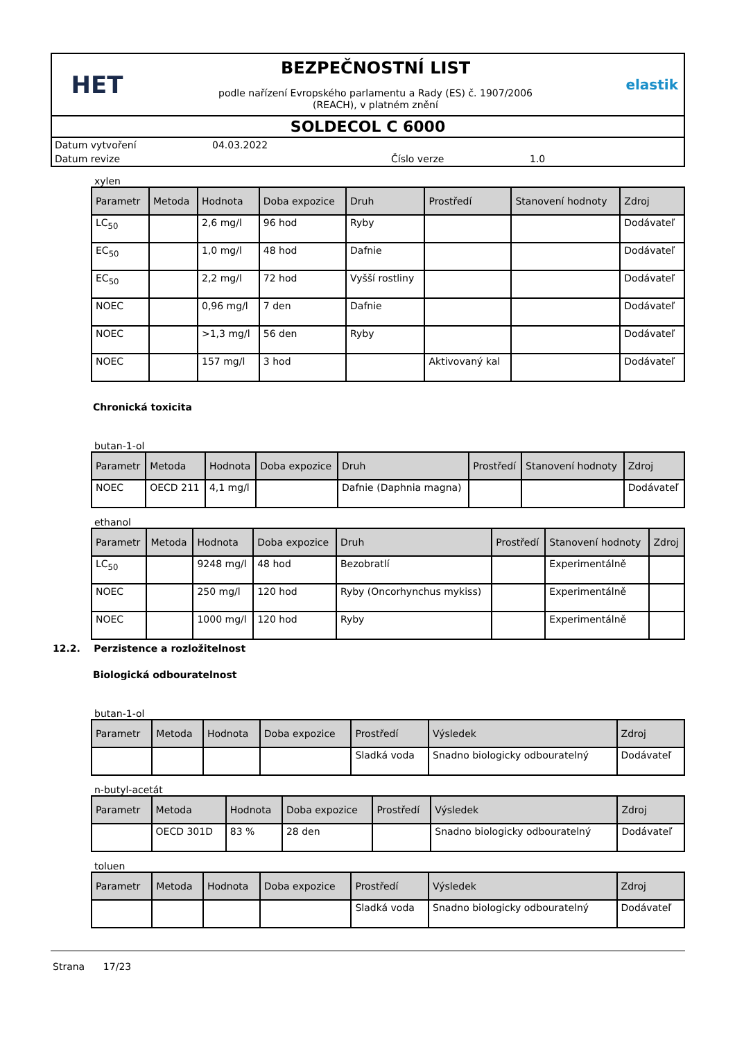HET
BEZPEČNOSTNÍ LIST
podle nařízení Evropského parlamentu a Rady (ES) č. 1907/2006
(REACH), v platném znění
elastik
SOLDECOL C 6000
Datum vytvoření 04.03.2022
Datum revize Číslo verze 1.0
xylen
| Parametr | Metoda | Hodnota | Doba expozice | Druh | Prostředí | Stanovení hodnoty | Zdroj |
| --- | --- | --- | --- | --- | --- | --- | --- |
| LC<sub>50</sub> | | 2,6 mg/l | 96 hod | Ryby | | | Dodávateľ |
| EC<sub>50</sub> | | 1,0 mg/l | 48 hod | Dafnie | | | Dodávateľ |
| EC<sub>50</sub> | | 2,2 mg/l | 72 hod | Vyšší rostliny | | | Dodávateľ |
| NOEC | | 0,96 mg/l | 7 den | Dafnie | | | Dodávateľ |
| NOEC | | >1,3 mg/l | 56 den | Ryby | | | Dodávateľ |
| NOEC | | 157 mg/l | 3 hod | | Aktivovaný kal | | Dodávateľ |
Chronická toxicita
butan-1-ol
| Parametr | Metoda | Hodnota | Doba expozice | Druh | Prostředí | Stanovení hodnoty | Zdroj |
| --- | --- | --- | --- | --- | --- | --- | --- |
| NOEC | OECD 211 | 4,1 mg/l | | Dafnie (Daphnia magna) | | | Dodávateľ |
ethanol
| Parametr | Metoda | Hodnota | Doba expozice | Druh | Prostředí | Stanovení hodnoty | Zdroj |
| --- | --- | --- | --- | --- | --- | --- | --- |
| LC<sub>50</sub> | | 9248 mg/l | 48 hod | Bezobratlí | | Experimentálně | |
| NOEC | | 250 mg/l | 120 hod | Ryby (Oncorhynchus mykiss) | | Experimentálně | |
| NOEC | | 1000 mg/l | 120 hod | Ryby | | Experimentálně | |
12.2. Perzistence a rozložitelnost
Biologická odbouratelnost
butan-1-ol
| Parametr | Metoda | Hodnota | Doba expozice | Prostředí | Výsledek | Zdroj |
| --- | --- | --- | --- | --- | --- | --- |
| | | | | Sladká voda | Snadno biologicky odbouratelný | Dodávateľ |
n-butyl-acetát
| Parametr | Metoda | Hodnota | Doba expozice | Prostředí | Výsledek | Zdroj |
| --- | --- | --- | --- | --- | --- | --- |
| | OECD 301D | 83 % | 28 den | | Snadno biologicky odbouratelný | Dodávateľ |
toluen
| Parametr | Metoda | Hodnota | Doba expozice | Prostředí | Výsledek | Zdroj |
| --- | --- | --- | --- | --- | --- | --- |
| | | | | Sladká voda | Snadno biologicky odbouratelný | Dodávateľ |
Strana 17/23